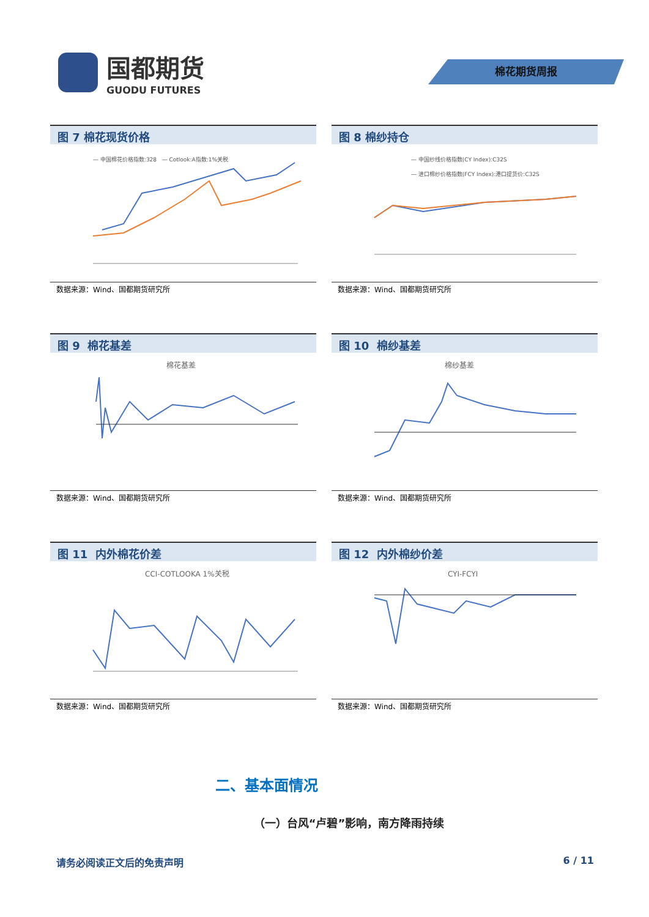国都期货
GUODU FUTURES
棉花期货周报
图 7 棉花现货价格
— 中国棉花价格指数:328 — Cotlook:A指数:1%关税
数据来源：Wind、国都期货研究所
图 8 棉纱持仓
— 中国纱线价格指数(CY Index):C32S
— 进口棉纱价格指数(FCY Index):港口提货价:C32S
数据来源：Wind、国都期货研究所
图 9 棉花基差
棉花基差
数据来源：Wind、国都期货研究所
图 10 棉纱基差
棉纱基差
数据来源：Wind、国都期货研究所
图 11 内外棉花价差
CCI-COTLOOKA 1%关税
数据来源：Wind、国都期货研究所
图 12 内外棉纱价差
CYI-FCYI
数据来源：Wind、国都期货研究所
二、基本面情况
（一）台风“卢碧”影响，南方降雨持续
请务必阅读正文后的免责声明 6 / 11